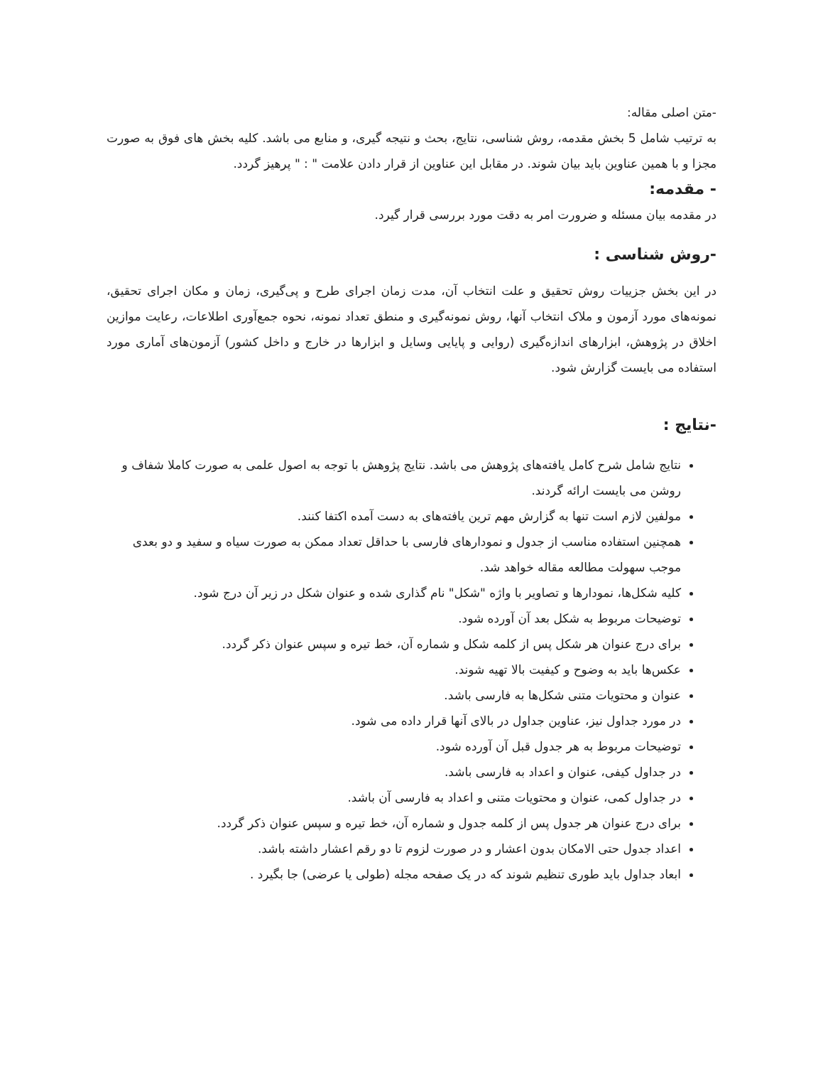-متن اصلی مقاله:
به ترتیب شامل 5 بخش مقدمه، روش شناسی، نتایج، بحث و نتیجه گیری، و منابع می باشد. کلیه بخش های فوق به صورت مجزا و با همین عناوین باید بیان شوند. در مقابل این عناوین از قرار دادن علامت " : " پرهیز گردد.
- مقدمه:
در مقدمه بیان مسئله و ضرورت امر به دقت مورد بررسی قرار گیرد.
-روش شناسی :
در این بخش جزییات روش تحقیق و علت انتخاب آن، مدت زمان اجرای طرح و پی‌گیری، زمان و مکان اجرای تحقیق، نمونه‌های مورد آزمون و ملاک انتخاب آنها، روش نمونه‌گیری و منطق تعداد نمونه، نحوه جمع‌آوری اطلاعات، رعایت موازین اخلاق در پژوهش، ابزارهای اندازه‌گیری (روایی و پایایی وسایل و ابزارها در خارج و داخل کشور) آزمون‌های آماری مورد استفاده می بایست گزارش شود.
-نتایج :
نتایج شامل شرح کامل یافته‌های پژوهش می باشد. نتایج پژوهش با توجه به اصول علمی به صورت کاملا شفاف و روشن می بایست ارائه گردند.
مولفین لازم است تنها به گزارش مهم ترین یافته‌های به دست آمده اکتفا کنند.
همچنین استفاده مناسب از جدول و نمودارهای فارسی با حداقل تعداد ممکن به صورت سیاه و سفید و دو بعدی موجب سهولت مطالعه مقاله خواهد شد.
کلیه شکل‌ها، نمودارها و تصاویر با واژه "شکل" نام گذاری شده و عنوان شکل در زیر آن درج شود.
توضیحات مربوط به شکل بعد آن آورده شود.
برای درج عنوان هر شکل پس از کلمه شکل و شماره آن، خط تیره و سپس عنوان ذکر گردد.
عکس‌ها باید به وضوح و کیفیت بالا تهیه شوند.
عنوان و محتویات متنی شکل‌ها به فارسی باشد.
در مورد جداول نیز، عناوین جداول در بالای آنها قرار داده می شود.
توضیحات مربوط به هر جدول قبل آن آورده شود.
در جداول کیفی، عنوان و اعداد به فارسی باشد.
در جداول کمی، عنوان و محتویات متنی و اعداد به فارسی آن باشد.
برای درج عنوان هر جدول پس از کلمه جدول و شماره آن، خط تیره و سپس عنوان ذکر گردد.
اعداد جدول حتی الامکان بدون اعشار و در صورت لزوم تا دو رقم اعشار داشته باشد.
ابعاد جداول باید طوری تنظیم شوند که در یک صفحه مجله (طولی یا عرضی) جا بگیرد .